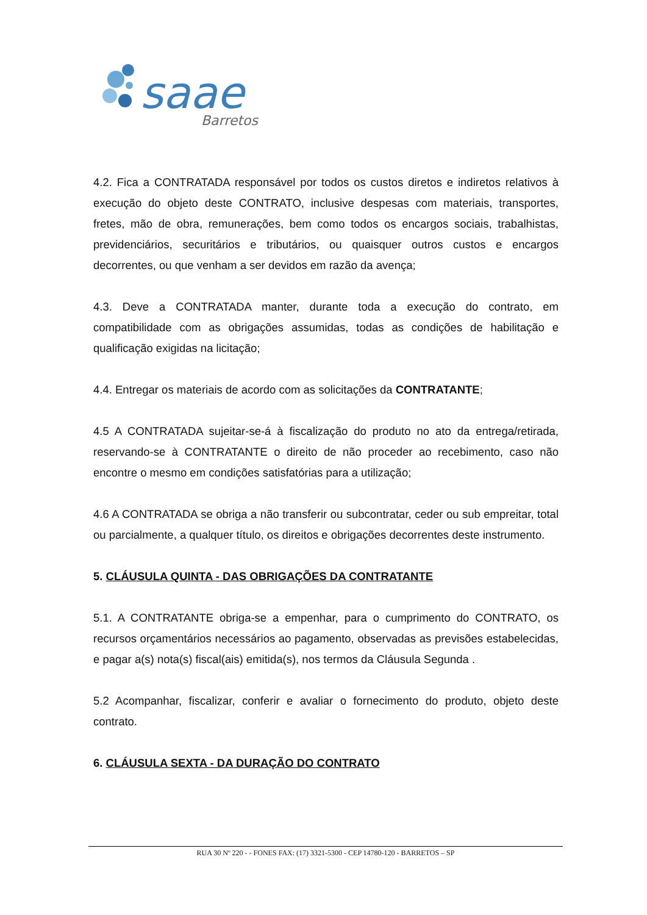saae
Barretos
4.2. Fica a CONTRATADA responsável por todos os custos diretos e indiretos relativos à execução do objeto deste CONTRATO, inclusive despesas com materiais, transportes, fretes, mão de obra, remunerações, bem como todos os encargos sociais, trabalhistas, previdenciários, securitários e tributários, ou quaisquer outros custos e encargos decorrentes, ou que venham a ser devidos em razão da avença;
4.3. Deve a CONTRATADA manter, durante toda a execução do contrato, em compatibilidade com as obrigações assumidas, todas as condições de habilitação e qualificação exigidas na licitação;
4.4. Entregar os materiais de acordo com as solicitações da CONTRATANTE;
4.5 A CONTRATADA sujeitar-se-á à fiscalização do produto no ato da entrega/retirada, reservando-se à CONTRATANTE o direito de não proceder ao recebimento, caso não encontre o mesmo em condições satisfatórias para a utilização;
4.6 A CONTRATADA se obriga a não transferir ou subcontratar, ceder ou sub empreitar, total ou parcialmente, a qualquer título, os direitos e obrigações decorrentes deste instrumento.
5. CLÁUSULA QUINTA - DAS OBRIGAÇÕES DA CONTRATANTE
5.1. A CONTRATANTE obriga-se a empenhar, para o cumprimento do CONTRATO, os recursos orçamentários necessários ao pagamento, observadas as previsões estabelecidas, e pagar a(s) nota(s) fiscal(ais) emitida(s), nos termos da Cláusula Segunda .
5.2 Acompanhar, fiscalizar, conferir e avaliar o fornecimento do produto, objeto deste contrato.
6. CLÁUSULA SEXTA - DA DURAÇÃO DO CONTRATO
RUA 30 Nº 220 - - FONES FAX: (17) 3321-5300 - CEP 14780-120 - BARRETOS – SP